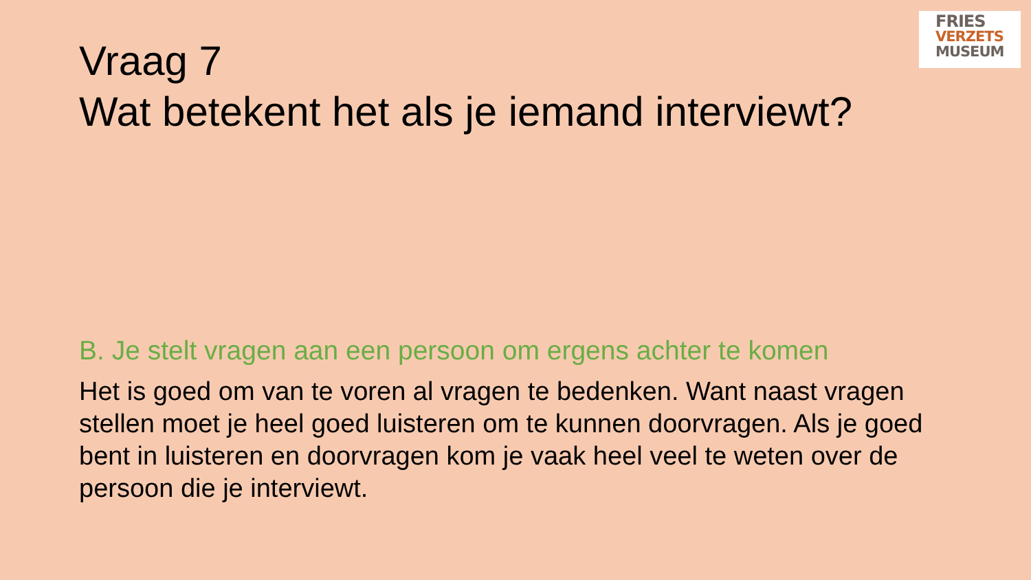Vraag 7
Wat betekent het als je iemand interviewt?
FRIES
VERZETS
MUSEUM
B. Je stelt vragen aan een persoon om ergens achter te komen
Het is goed om van te voren al vragen te bedenken. Want naast vragen stellen moet je heel goed luisteren om te kunnen doorvragen. Als je goed bent in luisteren en doorvragen kom je vaak heel veel te weten over de persoon die je interviewt.